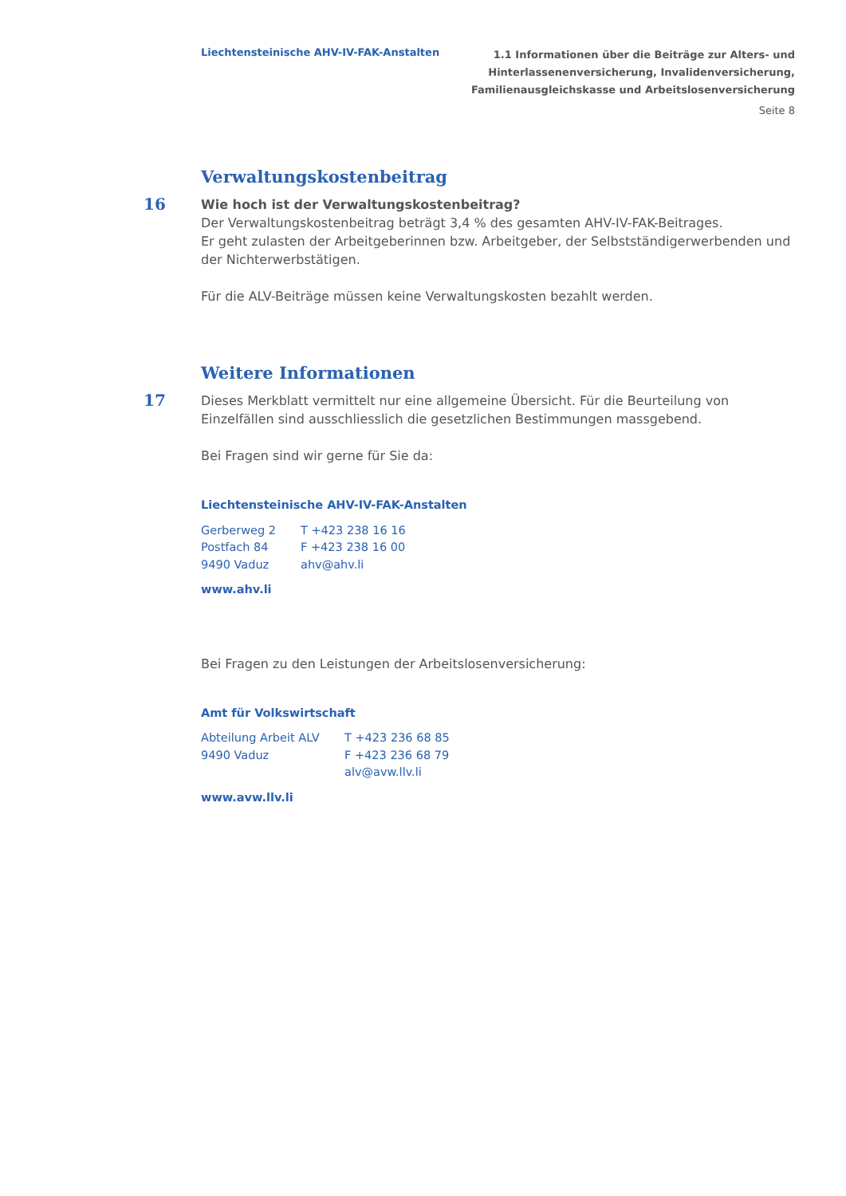Liechtensteinische AHV-IV-FAK-Anstalten
1.1 Informationen über die Beiträge zur Alters- und
Hinterlassenenversicherung, Invalidenversicherung,
Familienausgleichskasse und Arbeitslosenversicherung
Seite 8
Verwaltungskostenbeitrag
16
Wie hoch ist der Verwaltungskostenbeitrag?
Der Verwaltungskostenbeitrag beträgt 3,4 % des gesamten AHV-IV-FAK-Beitrages.
Er geht zulasten der Arbeitgeberinnen bzw. Arbeitgeber, der Selbstständigerwerbenden und der Nichterwerbstätigen.
Für die ALV-Beiträge müssen keine Verwaltungskosten bezahlt werden.
Weitere Informationen
17
Dieses Merkblatt vermittelt nur eine allgemeine Übersicht. Für die Beurteilung von Einzelfällen sind ausschliesslich die gesetzlichen Bestimmungen massgebend.
Bei Fragen sind wir gerne für Sie da:
Liechtensteinische AHV-IV-FAK-Anstalten
Gerberweg 2
Postfach 84
9490 Vaduz
T +423 238 16 16
F +423 238 16 00
ahv@ahv.li
www.ahv.li
Bei Fragen zu den Leistungen der Arbeitslosenversicherung:
Amt für Volkswirtschaft
Abteilung Arbeit ALV
9490 Vaduz
T +423 236 68 85
F +423 236 68 79
alv@avw.llv.li
www.avw.llv.li